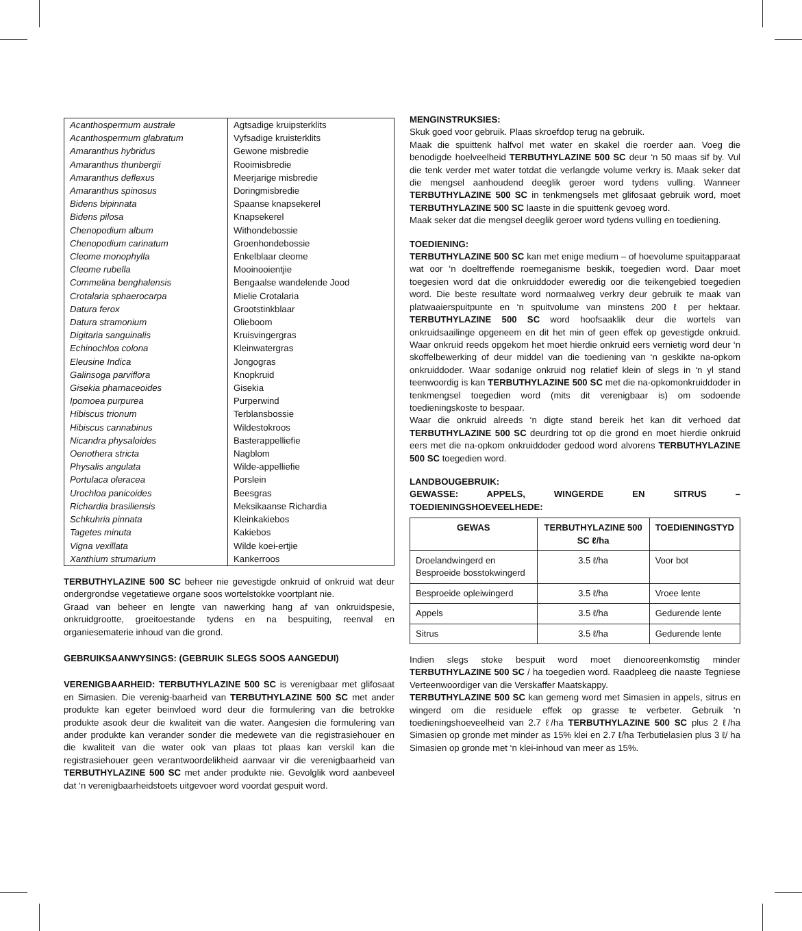| Acanthospermum australe | Agtsadige kruipsterklits |
| Acanthospermum glabratum | Vyfsadige kruisterklits |
| Amaranthus hybridus | Gewone misbredie |
| Amaranthus thunbergii | Rooimisbredie |
| Amaranthus deflexus | Meerjarige misbredie |
| Amaranthus spinosus | Doringmisbredie |
| Bidens bipinnata | Spaanse knapsekerel |
| Bidens pilosa | Knapsekerel |
| Chenopodium album | Withondebossie |
| Chenopodium carinatum | Groenhondebossie |
| Cleome monophylla | Enkelblaar cleome |
| Cleome rubella | Mooinooientjie |
| Commelina benghalensis | Bengaalse wandelende Jood |
| Crotalaria sphaerocarpa | Mielie Crotalaria |
| Datura ferox | Grootstinkblaar |
| Datura stramonium | Olieboom |
| Digitaria sanguinalis | Kruisvingergras |
| Echinochloa colona | Kleinwatergras |
| Eleusine Indica | Jongogras |
| Galinsoga parviflora | Knopkruid |
| Gisekia pharnaceoides | Gisekia |
| Ipomoea purpurea | Purperwind |
| Hibiscus trionum | Terblansbossie |
| Hibiscus cannabinus | Wildestokroos |
| Nicandra physaloides | Basterappelliefie |
| Oenothera stricta | Nagblom |
| Physalis angulata | Wilde-appelliefie |
| Portulaca oleracea | Porslein |
| Urochloa panicoides | Beesgras |
| Richardia brasiliensis | Meksikaanse Richardia |
| Schkuhria pinnata | Kleinkakiebos |
| Tagetes minuta | Kakiebos |
| Vigna vexillata | Wilde koei-ertjie |
| Xanthium strumarium | Kankerroos |
TERBUTHYLAZINE 500 SC beheer nie gevestigde onkruid of onkruid wat deur ondergrondse vegetatiewe organe soos wortelstokke voortplant nie.
Graad van beheer en lengte van nawerking hang af van onkruidspesie, onkruidgrootte, groeitoestande tydens en na bespuiting, reenval en organiesematerie inhoud van die grond.
GEBRUIKSAANWYSINGS: (GEBRUIK SLEGS SOOS AANGEDUI)
VERENIGBAARHEID: TERBUTHYLAZINE 500 SC is verenigbaar met glifosaat en Simasien. Die verenig-baarheid van TERBUTHYLAZINE 500 SC met ander produkte kan egeter beinvloed word deur die formulering van die betrokke produkte asook deur die kwaliteit van die water. Aangesien die formulering van ander produkte kan verander sonder die medewete van die registrasiehouer en die kwaliteit van die water ook van plaas tot plaas kan verskil kan die registrasiehouer geen verantwoordelikheid aanvaar vir die verenigbaarheid van TERBUTHYLAZINE 500 SC met ander produkte nie. Gevolglik word aanbeveel dat ‘n verenigbaarheidstoets uitgevoer word voordat gespuit word.
MENGINSTRUKSIES:
Skuk goed voor gebruik. Plaas skroefdop terug na gebruik.
Maak die spuittenk halfvol met water en skakel die roerder aan. Voeg die benodigde hoelveelheid TERBUTHYLAZINE 500 SC deur ‘n 50 maas sif by. Vul die tenk verder met water totdat die verlangde volume verkry is. Maak seker dat die mengsel aanhoudend deeglik geroer word tydens vulling. Wanneer TERBUTHYLAZINE 500 SC in tenkmengsels met glifosaat gebruik word, moet TERBUTHYLAZINE 500 SC laaste in die spuittenk gevoeg word.
Maak seker dat die mengsel deeglik geroer word tydens vulling en toediening.
TOEDIENING:
TERBUTHYLAZINE 500 SC kan met enige medium – of hoevolume spuitapparaat wat oor ‘n doeltreffende roemeganisme beskik, toegedien word. Daar moet toegesien word dat die onkruiddoder eweredig oor die teikengebied toegedien word. Die beste resultate word normaalweg verkry deur gebruik te maak van platwaaierspuitpunte en ‘n spuitvolume van minstens 200 ℓ per hektaar. TERBUTHYLAZINE 500 SC word hoofsaaklik deur die wortels van onkruidsaailinge opgeneem en dit het min of geen effek op gevestigde onkruid. Waar onkruid reeds opgekom het moet hierdie onkruid eers vernietig word deur ‘n skoffelbewerking of deur middel van die toediening van ‘n geskikte na-opkom onkruiddoder. Waar sodanige onkruid nog relatief klein of slegs in ‘n yl stand teenwoordig is kan TERBUTHYLAZINE 500 SC met die na-opkomonkruiddoder in tenkmengsel toegedien word (mits dit verenigbaar is) om sodoende toedieningskoste to bespaar.
Waar die onkruid alreeds ‘n digte stand bereik het kan dit verhoed dat TERBUTHYLAZINE 500 SC deurdring tot op die grond en moet hierdie onkruid eers met die na-opkom onkruiddoder gedood word alvorens TERBUTHYLAZINE 500 SC toegedien word.
LANDBOUGEBRUIK:
GEWASSE: APPELS, WINGERDE EN SITRUS – TOEDIENINGSHOEVEELHEDE:
| GEWAS | TERBUTHYLAZINE 500 SC ℓ/ha | TOEDIENINGSTYD |
| --- | --- | --- |
| Droelandwingerd en Besproeide bosstokwingerd | 3.5 ℓ/ha | Voor bot |
| Besproeide opleiwingerd | 3.5 ℓ/ha | Vroee lente |
| Appels | 3.5 ℓ/ha | Gedurende lente |
| Sitrus | 3.5 ℓ/ha | Gedurende lente |
Indien slegs stoke bespuit word moet dienooreenkomstig minder TERBUTHYLAZINE 500 SC / ha toegedien word. Raadpleeg die naaste Tegniese Verteenwoordiger van die Verskaffer Maatskappy.
TERBUTHYLAZINE 500 SC kan gemeng word met Simasien in appels, sitrus en wingerd om die residuele effek op grasse te verbeter. Gebruik ‘n toedieningshoeveelheid van 2.7 ℓ/ha TERBUTHYLAZINE 500 SC plus 2 ℓ/ha Simasien op gronde met minder as 15% klei en 2.7 ℓ/ha Terbutielasien plus 3 ℓ/ ha Simasien op gronde met ‘n klei-inhoud van meer as 15%.